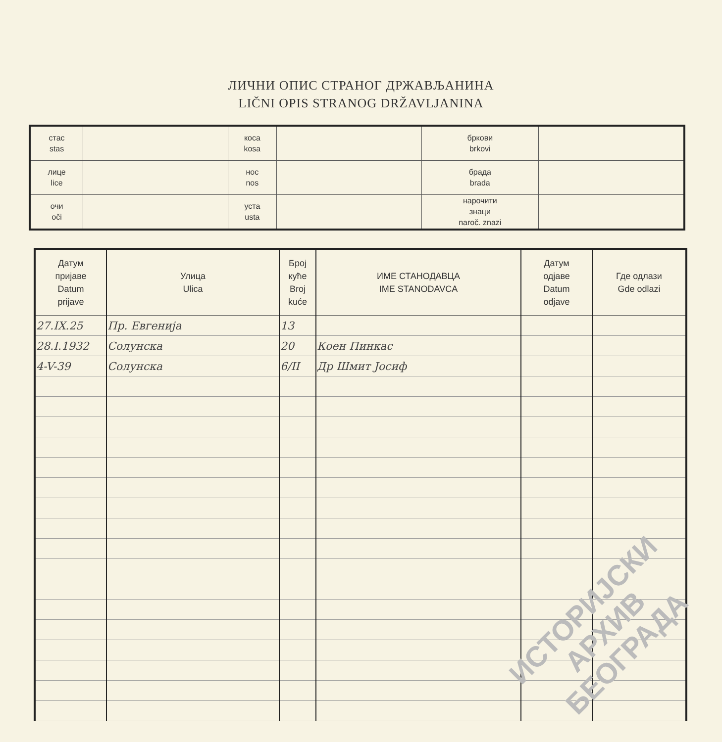ЛИЧНИ ОПИС СТРАНОГ ДРЖАВЉАНИНА
LIČNI OPIS STRANOG DRŽAVLJANINA
| стас stas | | коса kosa | | бркови brkovi | |
| лице lice | | нос nos | | брада brada | |
| очи oči | | уста usta | | нарочити знаци naroč. znazi | |
| Датум пријаве Datum prijave | Улица Ulica | Број куће Broj kuće | ИМЕ СТАНОДАВЦА IME STANODAVCA | Датум одјаве Datum odjave | Где одлази Gde odlazi |
| --- | --- | --- | --- | --- | --- |
| 27.IX.25 | Пр. Евгенија | 13 | | | |
| 28.I.1932 | Солунска | 20 | Коен Пинкас | | |
| 4-V-39 | Солунска | 6/II | Др Шмит Јосиф | | |
ИСТОРИЈСКИ
АРХИВ
БЕОГРАДА